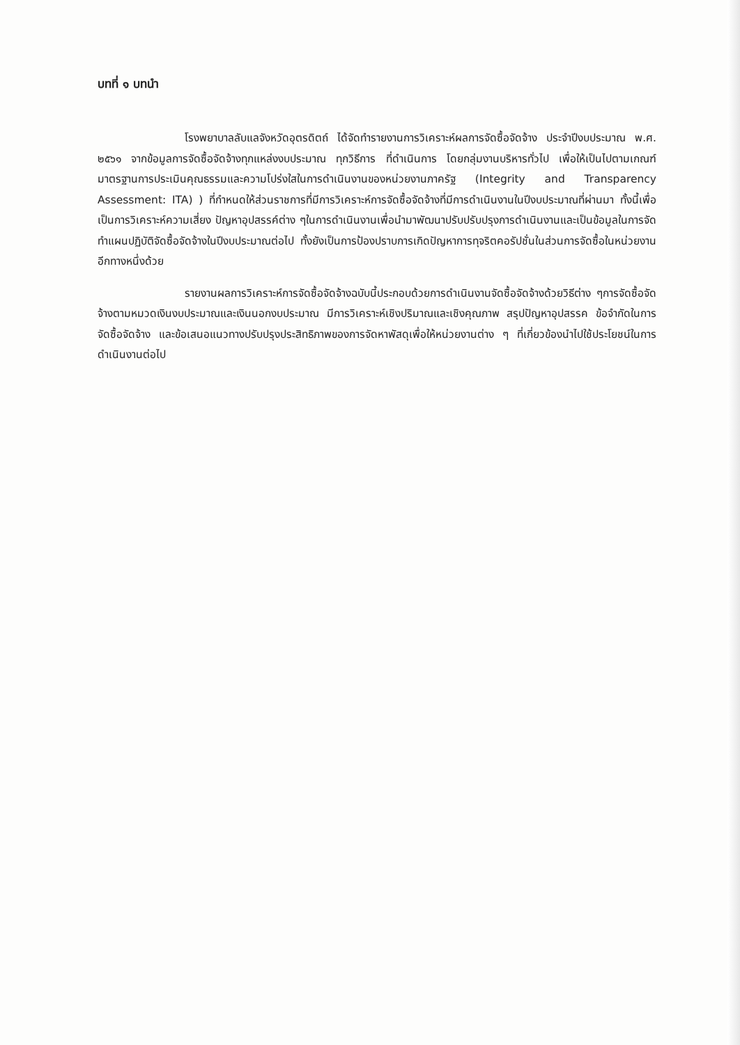บทที่ ๑ บทนำ
โรงพยาบาลลับแลจังหวัดอุตรดิตถ์ ได้จัดทำรายงานการวิเคราะห์ผลการจัดซื้อจัดจ้าง ประจำปีงบประมาณ พ.ศ. ๒๕๖๑ จากข้อมูลการจัดซื้อจัดจ้างทุกแหล่งงบประมาณ ทุกวิธีการ ที่ดำเนินการ โดยกลุ่มงานบริหารทั่วไป เพื่อให้เป็นไปตามเกณฑ์มาตรฐานการประเมินคุณธรรมและความโปร่งใสในการดำเนินงานของหน่วยงานภาครัฐ (Integrity and Transparency Assessment: ITA) ) ที่กำหนดให้ส่วนราชการที่มีการวิเคราะห์การจัดซื้อจัดจ้างที่มีการดำเนินงานในปีงบประมาณที่ผ่านมา ทั้งนี้เพื่อเป็นการวิเคราะห์ความเสี่ยง ปัญหาอุปสรรค์ต่าง ๆในการดำเนินงานเพื่อนำมาพัฒนาปรับปรับปรุงการดำเนินงานและเป็นข้อมูลในการจัดทำแผนปฏิบัติจัดซื้อจัดจ้างในปีงบประมาณต่อไป ทั้งยังเป็นการป้องปราบการเกิดปัญหาการทุจริตคอรัปชั่นในส่วนการจัดซื้อในหน่วยงานอีกทางหนึ่งด้วย
รายงานผลการวิเคราะห์การจัดซื้อจัดจ้างฉบับนี้ประกอบด้วยการดำเนินงานจัดซื้อจัดจ้างด้วยวิธีต่าง ๆการจัดซื้อจัดจ้างตามหมวดเงินงบประมาณและเงินนอกงบประมาณ มีการวิเคราะห์เชิงปริมาณและเชิงคุณภาพ สรุปปัญหาอุปสรรค ข้อจำกัดในการจัดซื้อจัดจ้าง และข้อเสนอแนวทางปรับปรุงประสิทธิภาพของการจัดหาพัสดุเพื่อให้หน่วยงานต่าง ๆ ที่เกี่ยวข้องนำไปใช้ประโยชน์ในการดำเนินงานต่อไป